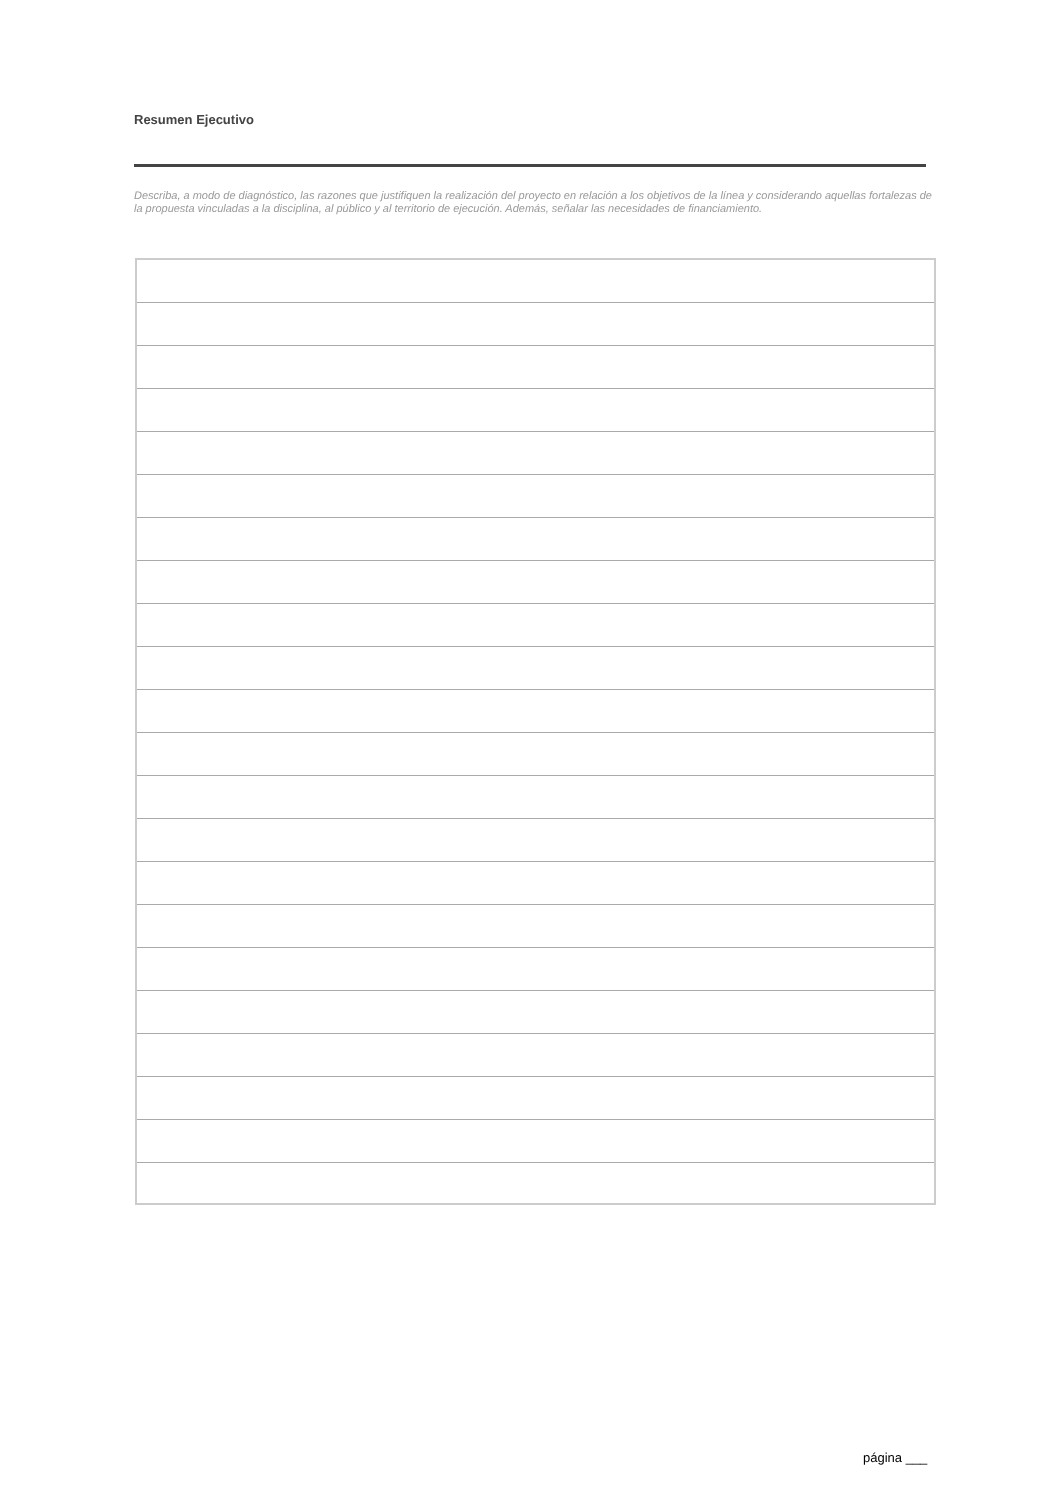Resumen Ejecutivo
Describa, a modo de diagnóstico, las razones que justifiquen la realización del proyecto en relación a los objetivos de la línea y considerando aquellas fortalezas de la propuesta vinculadas a la disciplina, al público y al territorio de ejecución. Además, señalar las necesidades de financiamiento.
página ___